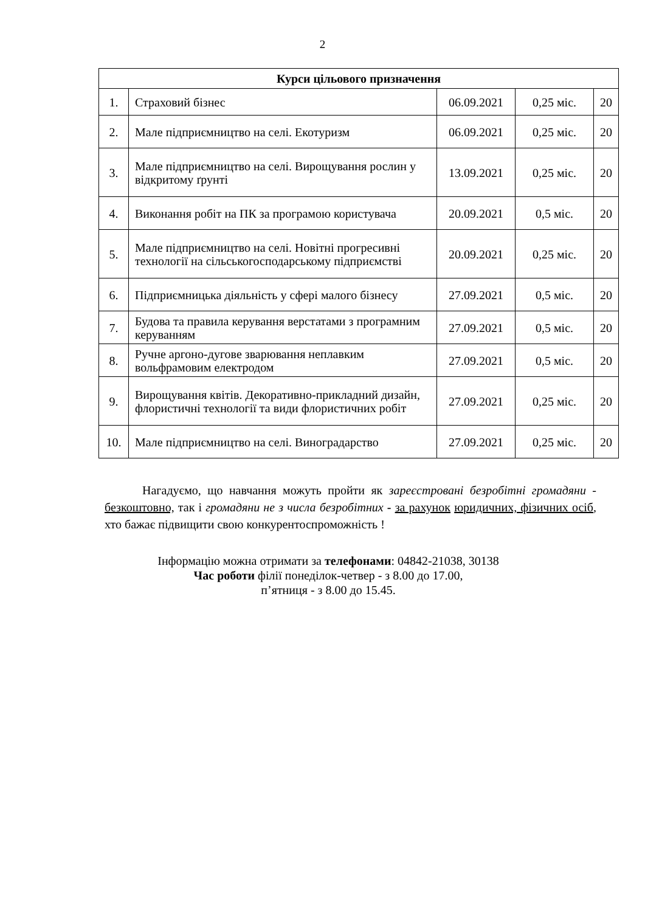2
| Курси цільового призначення | | | | |
| --- | --- | --- | --- | --- |
| 1. | Страховий бізнес | 06.09.2021 | 0,25 міс. | 20 |
| 2. | Мале підприємництво на селі. Екотуризм | 06.09.2021 | 0,25 міс. | 20 |
| 3. | Мале підприємництво на селі. Вирощування рослин у відкритому ґрунті | 13.09.2021 | 0,25 міс. | 20 |
| 4. | Виконання робіт на ПК за програмою користувача | 20.09.2021 | 0,5 міс. | 20 |
| 5. | Мале підприємництво на селі. Новітні прогресивні технології на сільськогосподарському підприємстві | 20.09.2021 | 0,25 міс. | 20 |
| 6. | Підприємницька діяльність у сфері малого бізнесу | 27.09.2021 | 0,5 міс. | 20 |
| 7. | Будова та правила керування верстатами з програмним керуванням | 27.09.2021 | 0,5 міс. | 20 |
| 8. | Ручне аргоно-дугове зварювання неплавким вольфрамовим електродом | 27.09.2021 | 0,5 міс. | 20 |
| 9. | Вирощування квітів. Декоративно-прикладний дизайн, флористичні технології та види флористичних робіт | 27.09.2021 | 0,25 міс. | 20 |
| 10. | Мале підприємництво на селі. Виноградарство | 27.09.2021 | 0,25 міс. | 20 |
Нагадуємо, що навчання можуть пройти як зареєстровані безробітні громадяни - безкоштовно, так і громадяни не з числа безробітних - за рахунок юридичних, фізичних осіб, хто бажає підвищити свою конкурентоспроможність !
Інформацію можна отримати за телефонами: 04842-21038, 30138
Час роботи філії понеділок-четвер - з 8.00 до 17.00,
п’ятниця - з 8.00 до 15.45.